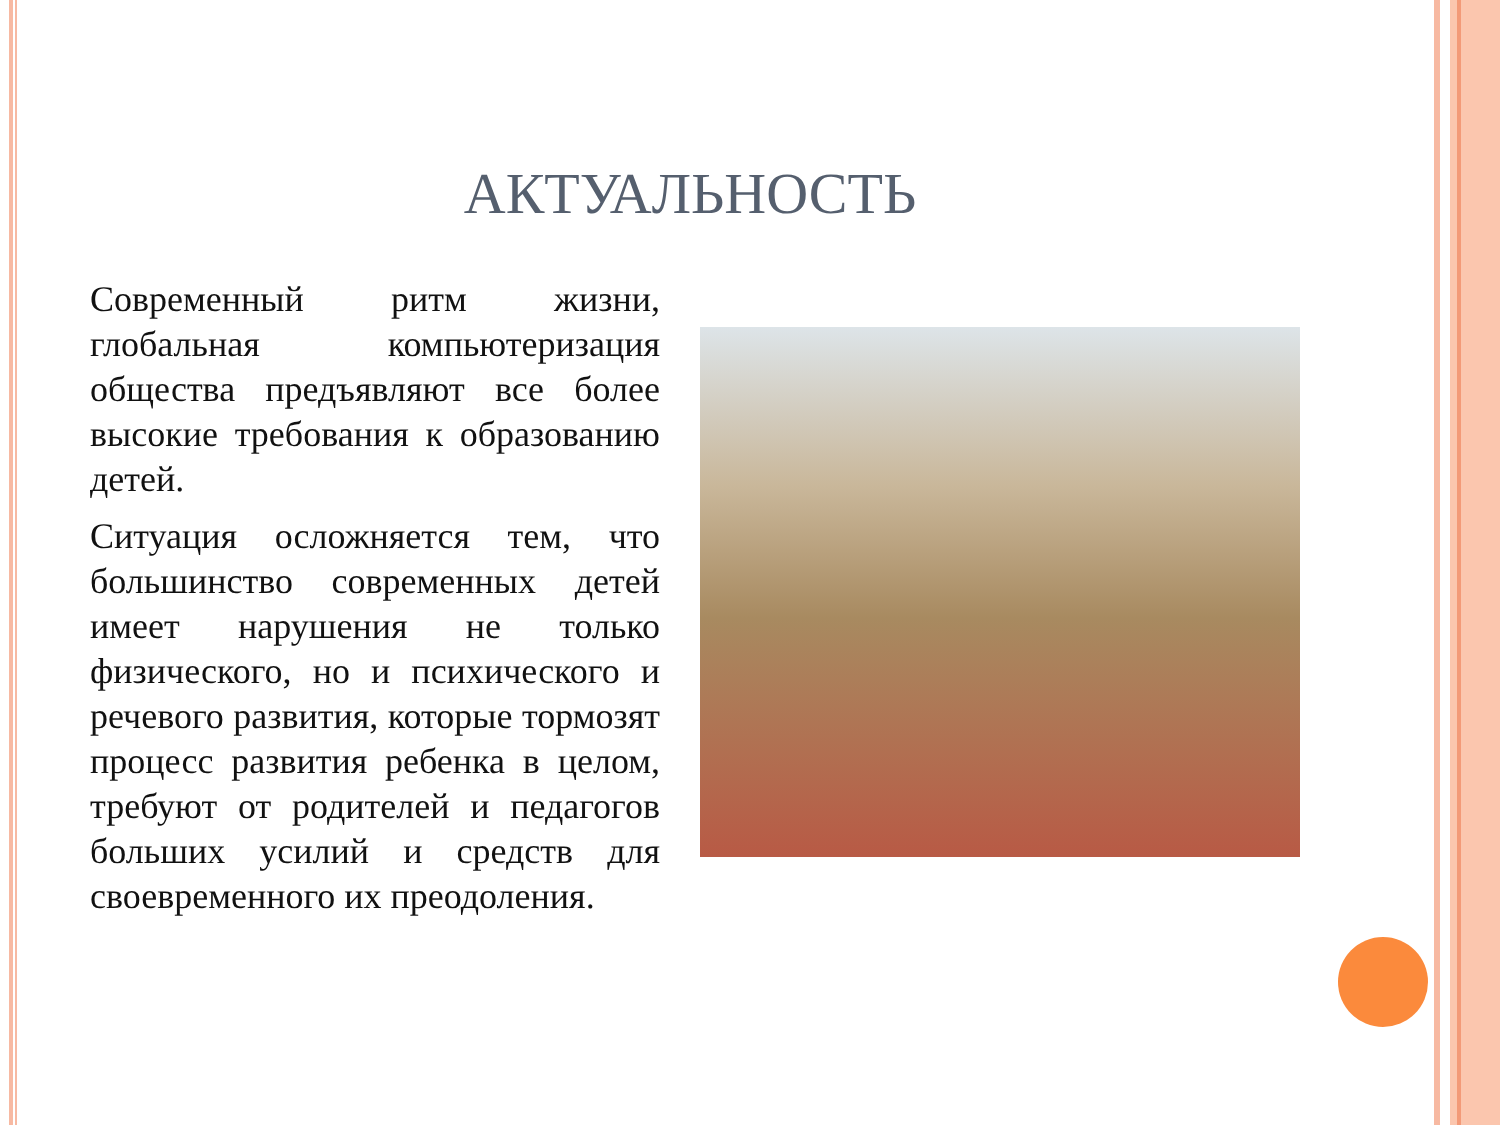АКТУАЛЬНОСТЬ
Современный ритм жизни, глобальная компьютеризация общества предъявляют все более высокие требования к образованию детей.
Ситуация осложняется тем, что большинство современных детей имеет нарушения не только физического, но и психического и речевого развития, которые тормозят процесс развития ребенка в целом, требуют от родителей и педагогов больших усилий и средств для своевременного их преодоления.